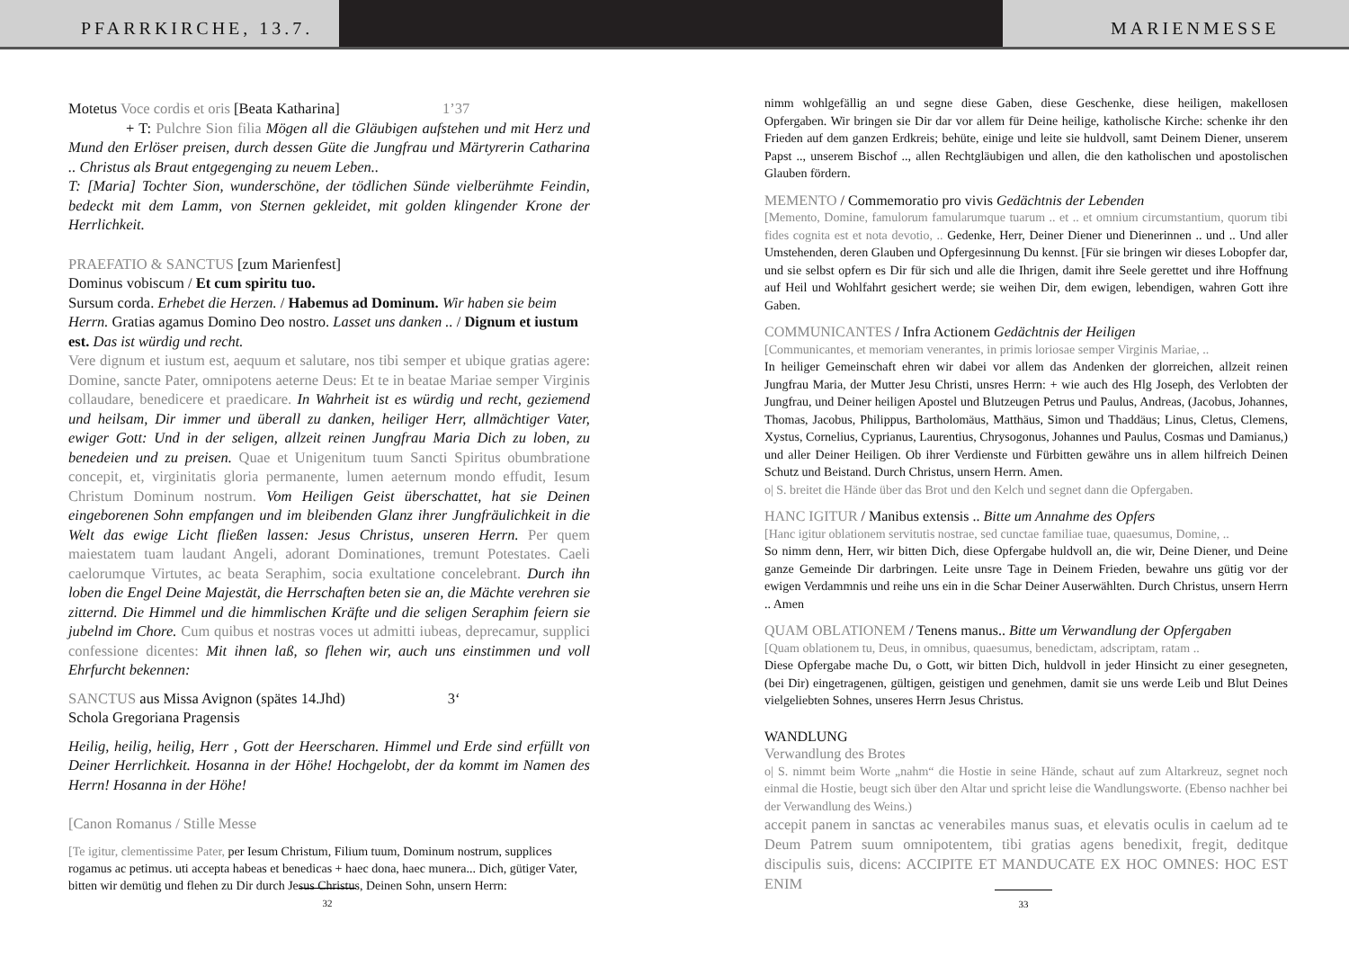PFARRKIRCHE, 13.7. MARIENMESSE
Motetus Voce cordis et oris [Beata Katharina] 1’37
+ T: Pulchre Sion filia Mögen all die Gläubigen aufstehen und mit Herz und Mund den Erlöser preisen, durch dessen Güte die Jungfrau und Märtyrerin Catharina .. Christus als Braut entgegenging zu neuem Leben..
T: [Maria] Tochter Sion, wunderschöne, der tödlichen Sünde vielberühmte Feindin, bedeckt mit dem Lamm, von Sternen gekleidet, mit golden klingender Krone der Herrlichkeit.
PRAEFATIO & SANCTUS [zum Marienfest]
Dominus vobiscum / Et cum spiritu tuo.
Sursum corda. Erhebet die Herzen. / Habemus ad Dominum. Wir haben sie beim Herrn. Gratias agamus Domino Deo nostro. Lasset uns danken .. / Dignum et iustum est. Das ist würdig und recht.
Vere dignum et iustum est, aequum et salutare, nos tibi semper et ubique gratias agere: Domine, sancte Pater, omnipotens aeterne Deus: Et te in beatae Mariae semper Virginis collaudare, benedicere et praedicare. In Wahrheit ist es würdig und recht, geziemend und heilsam, Dir immer und überall zu danken, heiliger Herr, allmächtiger Vater, ewiger Gott: Und in der seligen, allzeit reinen Jungfrau Maria Dich zu loben, zu benedeien und zu preisen. Quae et Unigenitum tuum Sancti Spiritus obumbratione concepit, et, virginitatis gloria permanente, lumen aeternum mondo effudit, Iesum Christum Dominum nostrum. Vom Heiligen Geist überschattet, hat sie Deinen eingeborenen Sohn empfangen und im bleibenden Glanz ihrer Jungfräulichkeit in die Welt das ewige Licht fließen lassen: Jesus Christus, unseren Herrn. Per quem maiestatem tuam laudant Angeli, adorant Dominationes, tremunt Potestates. Caeli caelorumque Virtutes, ac beata Seraphim, socia exultatione concelebrant. Durch ihn loben die Engel Deine Majestät, die Herrschaften beten sie an, die Mächte verehren sie zitternd. Die Himmel und die himmlischen Kräfte und die seligen Seraphim feiern sie jubelnd im Chore. Cum quibus et nostras voces ut admitti iubeas, deprecamur, supplici confessione dicentes: Mit ihnen laß, so flehen wir, auch uns einstimmen und voll Ehrfurcht bekennen:
SANCTUS aus Missa Avignon (spätes 14.Jhd) 3‘
Schola Gregoriana Pragensis
Heilig, heilig, heilig, Herr , Gott der Heerscharen. Himmel und Erde sind erfüllt von Deiner Herrlichkeit. Hosanna in der Höhe! Hochgelobt, der da kommt im Namen des Herrn! Hosanna in der Höhe!
[Canon Romanus / Stille Messe
[Te igitur, clementissime Pater, per Iesum Christum, Filium tuum, Dominum nostrum, supplices rogamus ac petimus. uti accepta habeas et benedicas + haec dona, haec munera... Dich, gütiger Vater, bitten wir demütig und flehen zu Dir durch Jesus Christus, Deinen Sohn, unsern Herrn:
32
nimm wohlgefällig an und segne diese Gaben, diese Geschenke, diese heiligen, makellosen Opfergaben. Wir bringen sie Dir dar vor allem für Deine heilige, katholische Kirche: schenke ihr den Frieden auf dem ganzen Erdkreis; behüte, einige und leite sie huldvoll, samt Deinem Diener, unserem Papst .., unserem Bischof .., allen Rechtgläubigen und allen, die den katholischen und apostolischen Glauben fördern.
MEMENTO / Commemoratio pro vivis Gedächtnis der Lebenden
[Memento, Domine, famulorum famularumque tuarum .. et .. et omnium circumstantium, quorum tibi fides cognita est et nota devotio, .. Gedenke, Herr, Deiner Diener und Dienerinnen .. und .. Und aller Umstehenden, deren Glauben und Opfergesinnung Du kennst. [Für sie bringen wir dieses Lobopfer dar, und sie selbst opfern es Dir für sich und alle die Ihrigen, damit ihre Seele gerettet und ihre Hoffnung auf Heil und Wohlfahrt gesichert werde; sie weihen Dir, dem ewigen, lebendigen, wahren Gott ihre Gaben.
COMMUNICANTES / Infra Actionem Gedächtnis der Heiligen
[Communicantes, et memoriam venerantes, in primis loriosae semper Virginis Mariae, ..
In heiliger Gemeinschaft ehren wir dabei vor allem das Andenken der glorreichen, allzeit reinen Jungfrau Maria, der Mutter Jesu Christi, unsres Herrn: + wie auch des Hlg Joseph, des Verlobten der Jungfrau, und Deiner heiligen Apostel und Blutzeugen Petrus und Paulus, Andreas, (Jacobus, Johannes, Thomas, Jacobus, Philippus, Bartholomäus, Matthäus, Simon und Thaddäus; Linus, Cletus, Clemens, Xystus, Cornelius, Cyprianus, Laurentius, Chrysogonus, Johannes und Paulus, Cosmas und Damianus,) und aller Deiner Heiligen. Ob ihrer Verdienste und Fürbitten gewähre uns in allem hilfreich Deinen Schutz und Beistand. Durch Christus, unsern Herrn. Amen.
o| S. breitet die Hände über das Brot und den Kelch und segnet dann die Opfergaben.
HANC IGITUR / Manibus extensis .. Bitte um Annahme des Opfers
[Hanc igitur oblationem servitutis nostrae, sed cunctae familiae tuae, quaesumus, Domine, ..
So nimm denn, Herr, wir bitten Dich, diese Opfergabe huldvoll an, die wir, Deine Diener, und Deine ganze Gemeinde Dir darbringen. Leite unsre Tage in Deinem Frieden, bewahre uns gütig vor der ewigen Verdammnis und reihe uns ein in die Schar Deiner Auserwählten. Durch Christus, unsern Herrn .. Amen
QUAM OBLATIONEM / Tenens manus.. Bitte um Verwandlung der Opfergaben
[Quam oblationem tu, Deus, in omnibus, quaesumus, benedictam, adscriptam, ratam ..
Diese Opfergabe mache Du, o Gott, wir bitten Dich, huldvoll in jeder Hinsicht zu einer gesegneten, (bei Dir) eingetragenen, gültigen, geistigen und genehmen, damit sie uns werde Leib und Blut Deines vielgeliebten Sohnes, unseres Herrn Jesus Christus.
WANDLUNG
Verwandlung des Brotes
o| S. nimmt beim Worte „nahm“ die Hostie in seine Hände, schaut auf zum Altarkreuz, segnet noch einmal die Hostie, beugt sich über den Altar und spricht leise die Wandlungsworte. (Ebenso nachher bei der Verwandlung des Weins.)
accepit panem in sanctas ac venerabiles manus suas, et elevatis oculis in caelum ad te Deum Patrem suum omnipotentem, tibi gratias agens benedixit, fregit, deditque discipulis suis, dicens: ACCIPITE ET MANDUCATE EX HOC OMNES: HOC EST ENIM
33